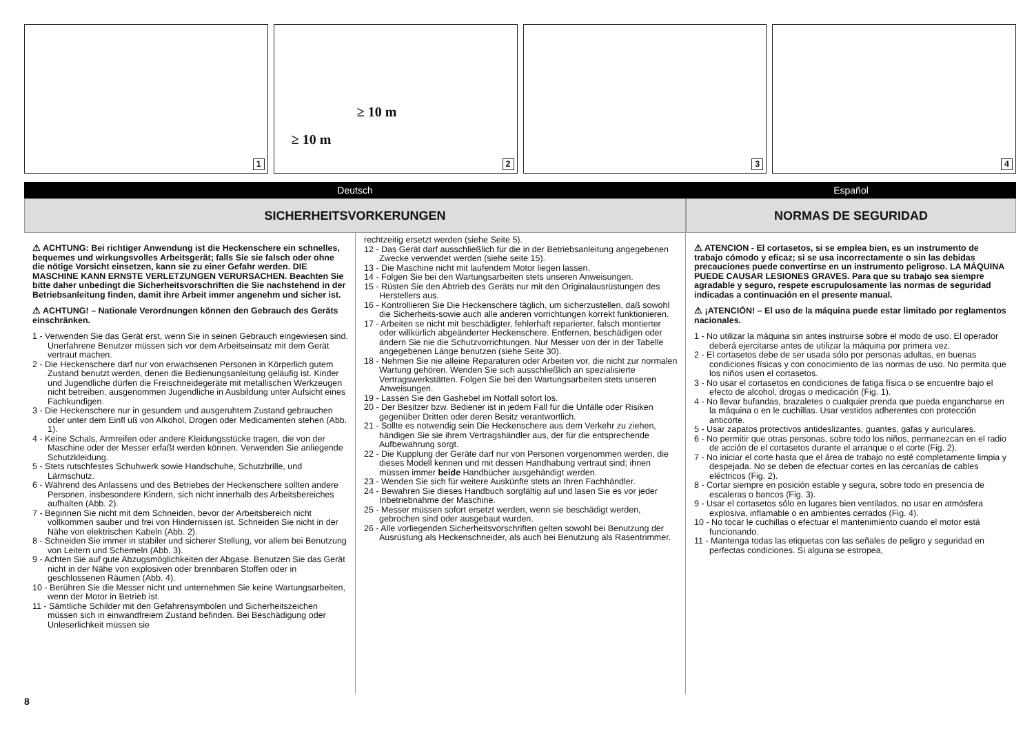1
≥ 10 m
≥ 10 m
2
3
4
Deutsch
SICHERHEITSVORKERUNGEN
Español
NORMAS DE SEGURIDAD
⚠ ACHTUNG: Bei richtiger Anwendung ist die Heckenschere ein schnelles, bequemes und wirkungsvolles Arbeitsgerät; falls Sie sie falsch oder ohne die nötige Vorsicht einsetzen, kann sie zu einer Gefahr werden. DIE MASCHINE KANN ERNSTE VERLETZUNGEN VERURSACHEN. Beachten Sie bitte daher unbedingt die Sicherheitsvorschriften die Sie nachstehend in der Betriebsanleitung finden, damit ihre Arbeit immer angenehm und sicher ist.
⚠ ACHTUNG! – Nationale Verordnungen können den Gebrauch des Geräts einschränken.
1 - Verwenden Sie das Gerät erst, wenn Sie in seinen Gebrauch eingewiesen sind. Unerfahrene Benutzer müssen sich vor dem Arbeitseinsatz mit dem Gerät vertraut machen.
2 - Die Heckenschere darf nur von erwachsenen Personen in Körperlich gutem Zustand benutzt werden, denen die Bedienungsanleitung geläufig ist. Kinder und Jugendliche dürfen die Freischneidegeräte mit metallischen Werkzeugen nicht betreiben, ausgenommen Jugendliche in Ausbildung unter Aufsicht eines Fachkundigen.
3 - Die Heckenschere nur in gesundem und ausgeruhtem Zustand gebrauchen oder unter dem Einfl uß von Alkohol, Drogen oder Medicamenten stehen (Abb. 1).
4 - Keine Schals, Armreifen oder andere Kleidungsstücke tragen, die von der Maschine oder der Messer erfaßt werden können. Verwenden Sie anliegende Schutzkleidung.
5 - Stets rutschfestes Schuhwerk sowie Handschuhe, Schutzbrille, und Lärmschutz.
6 - Während des Anlassens und des Betriebes der Heckenschere sollten andere Personen, insbesondere Kindern, sich nicht innerhalb des Arbeitsbereiches aufhalten (Abb. 2).
7 - Beginnen Sie nicht mit dem Schneiden, bevor der Arbeitsbereich nicht vollkommen sauber und frei von Hindernissen ist. Schneiden Sie nicht in der Nähe von elektrischen Kabeln (Abb. 2).
8 - Schneiden Sie immer in stabiler und sicherer Stellung, vor allem bei Benutzung von Leitern und Schemeln (Abb. 3).
9 - Achten Sie auf gute Abzugsmöglichkeiten der Abgase. Benutzen Sie das Gerät nicht in der Nähe von explosiven oder brennbaren Stoffen oder in geschlossenen Räumen (Abb. 4).
10 - Berühren Sie die Messer nicht und unternehmen Sie keine Wartungsarbeiten, wenn der Motor in Betrieb ist.
11 - Sämtliche Schilder mit den Gefahrensymbolen und Sicherheitszeichen müssen sich in einwandfreiem Zustand befinden. Bei Beschädigung oder Unleserlichkeit müssen sie
rechtzeitig ersetzt werden (siehe Seite 5).
12 - Das Gerät darf ausschließlich für die in der Betriebsanleitung angegebenen Zwecke verwendet werden (siehe seite 15).
13 - Die Maschine nicht mit laufendem Motor liegen lassen.
14 - Folgen Sie bei den Wartungsarbeiten stets unseren Anweisungen.
15 - Rüsten Sie den Abtrieb des Geräts nur mit den Originalausrüstungen des Herstellers aus.
16 - Kontrollieren Sie Die Heckenschere täglich, um sicherzustellen, daß sowohl die Sicherheits-sowie auch alle anderen vorrichtungen korrekt funktionieren.
17 - Arbeiten se nicht mit beschädigter, fehlerhaft reparierter, falsch montierter oder willkürlich abgeänderter Heckenschere. Entfernen, beschädigen oder ändern Sie nie die Schutzvorrichtungen. Nur Messer von der in der Tabelle angegebenen Länge benutzen (siehe Seite 30).
18 - Nehmen Sie nie alleine Reparaturen oder Arbeiten vor, die nicht zur normalen Wartung gehören. Wenden Sie sich ausschließlich an spezialisierte Vertragswerkstätten. Folgen Sie bei den Wartungsarbeiten stets unseren Anweisungen.
19 - Lassen Sie den Gashebel im Notfall sofort los.
20 - Der Besitzer bzw. Bediener ist in jedem Fall für die Unfälle oder Risiken gegenüber Dritten oder deren Besitz verantwortlich.
21 - Sollte es notwendig sein Die Heckenschere aus dem Verkehr zu ziehen, händigen Sie sie ihrem Vertragshändler aus, der für die entsprechende Aufbewahrung sorgt.
22 - Die Kupplung der Geräte darf nur von Personen vorgenommen werden, die dieses Modell kennen und mit dessen Handhabung vertraut sind; ihnen müssen immer beide Handbücher ausgehändigt werden.
23 - Wenden Sie sich für weitere Auskünfte stets an Ihren Fachhändler.
24 - Bewahren Sie dieses Handbuch sorgfältig auf und lasen Sie es vor jeder Inbetriebnahme der Maschine.
25 - Messer müssen sofort ersetzt werden, wenn sie beschädigt werden, gebrochen sind oder ausgebaut wurden.
26 - Alle vorliegenden Sicherheitsvorschriften gelten sowohl bei Benutzung der Ausrüstung als Heckenschneider, als auch bei Benutzung als Rasentrimmer.
⚠ ATENCION - El cortasetos, si se emplea bien, es un instrumento de trabajo cómodo y eficaz; si se usa incorrectamente o sin las debidas precauciones puede convertirse en un instrumento peligroso. LA MÁQUINA PUEDE CAUSAR LESIONES GRAVES. Para que su trabajo sea siempre agradable y seguro, respete escrupulosamente las normas de seguridad indicadas a continuación en el presente manual.
⚠ ¡ATENCIÓN! – El uso de la máquina puede estar limitado por reglamentos nacionales.
1 - No utilizar la máquina sin antes instruirse sobre el modo de uso. El operador deberá ejercitarse antes de utilizar la máquina por primera vez.
2 - El cortasetos debe de ser usada sólo por personas adultas, en buenas condiciones físicas y con conocimiento de las normas de uso. No permita que los niños usen el cortasetos.
3 - No usar el cortasetos en condiciones de fatiga física o se encuentre bajo el efecto de alcohol, drogas o medicación (Fig. 1).
4 - No llevar bufandas, brazaletes o cualquier prenda que pueda engancharse en la máquina o en le cuchillas. Usar vestidos adherentes con protección anticorte.
5 - Usar zapatos protectivos antideslizantes, guantes, gafas y auriculares.
6 - No permitir que otras personas, sobre todo los niños, permanezcan en el radio de acción de el cortasetos durante el arranque o el corte (Fig. 2).
7 - No iniciar el corte hasta que el área de trabajo no esté completamente limpia y despejada. No se deben de efectuar cortes en las cercanías de cables eléctricos (Fig. 2).
8 - Cortar siempre en posición estable y segura, sobre todo en presencia de escaleras o bancos (Fig. 3).
9 - Usar el cortasetos sólo en lugares bien ventilados, no usar en atmósfera explosiva, inflamable o en ambientes cerrados (Fig. 4).
10 - No tocar le cuchillas o efectuar el mantenimiento cuando el motor está funcionando.
11 - Mantenga todas las etiquetas con las señales de peligro y seguridad en perfectas condiciones. Si alguna se estropea,
8